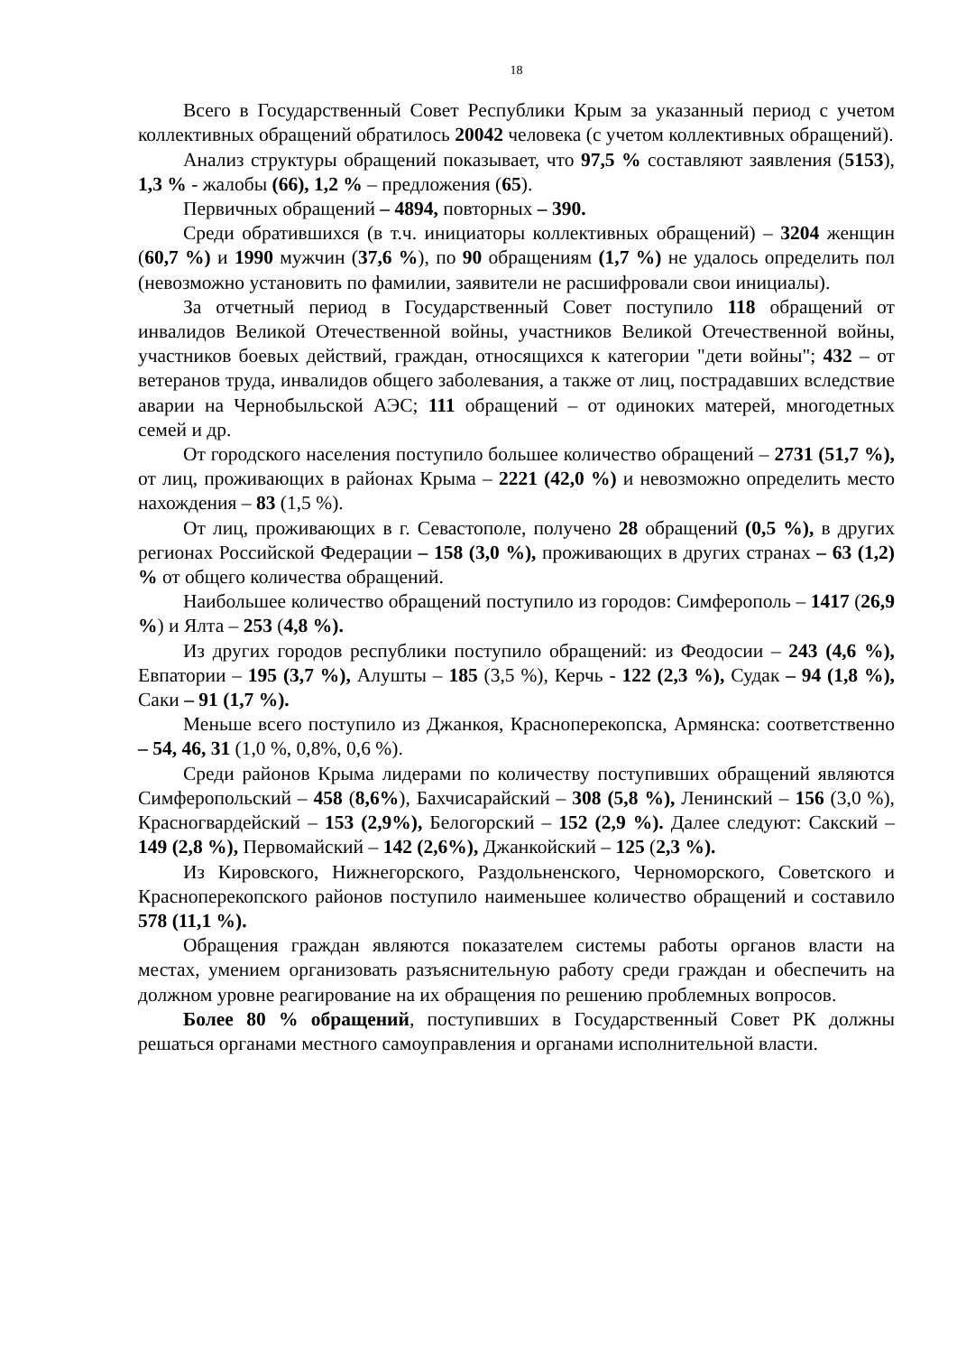18
Всего в Государственный Совет Республики Крым за указанный период с учетом коллективных обращений обратилось 20042 человека (с учетом коллективных обращений).
Анализ структуры обращений показывает, что 97,5 % составляют заявления (5153), 1,3 % - жалобы (66), 1,2 % – предложения (65).
Первичных обращений – 4894, повторных – 390.
Среди обратившихся (в т.ч. инициаторы коллективных обращений) – 3204 женщин (60,7 %) и 1990 мужчин (37,6 %), по 90 обращениям (1,7 %) не удалось определить пол (невозможно установить по фамилии, заявители не расшифровали свои инициалы).
За отчетный период в Государственный Совет поступило 118 обращений от инвалидов Великой Отечественной войны, участников Великой Отечественной войны, участников боевых действий, граждан, относящихся к категории "дети войны"; 432 – от ветеранов труда, инвалидов общего заболевания, а также от лиц, пострадавших вследствие аварии на Чернобыльской АЭС; 111 обращений – от одиноких матерей, многодетных семей и др.
От городского населения поступило большее количество обращений – 2731 (51,7 %), от лиц, проживающих в районах Крыма – 2221 (42,0 %) и невозможно определить место нахождения – 83 (1,5 %).
От лиц, проживающих в г. Севастополе, получено 28 обращений (0,5 %), в других регионах Российской Федерации – 158 (3,0 %), проживающих в других странах – 63 (1,2) % от общего количества обращений.
Наибольшее количество обращений поступило из городов: Симферополь – 1417 (26,9 %) и Ялта – 253 (4,8 %).
Из других городов республики поступило обращений: из Феодосии – 243 (4,6 %), Евпатории – 195 (3,7 %), Алушты – 185 (3,5 %), Керчь - 122 (2,3 %), Судак – 94 (1,8 %), Саки – 91 (1,7 %).
Меньше всего поступило из Джанкоя, Красноперекопска, Армянска: соответственно – 54, 46, 31 (1,0 %, 0,8%, 0,6 %).
Среди районов Крыма лидерами по количеству поступивших обращений являются Симферопольский – 458 (8,6%), Бахчисарайский – 308 (5,8 %), Ленинский – 156 (3,0 %), Красногвардейский – 153 (2,9%), Белогорский – 152 (2,9 %). Далее следуют: Сакский – 149 (2,8 %), Первомайский – 142 (2,6%), Джанкойский – 125 (2,3 %).
Из Кировского, Нижнегорского, Раздольненского, Черноморского, Советского и Красноперекопского районов поступило наименьшее количество обращений и составило 578 (11,1 %).
Обращения граждан являются показателем системы работы органов власти на местах, умением организовать разъяснительную работу среди граждан и обеспечить на должном уровне реагирование на их обращения по решению проблемных вопросов.
Более 80 % обращений, поступивших в Государственный Совет РК должны решаться органами местного самоуправления и органами исполнительной власти.